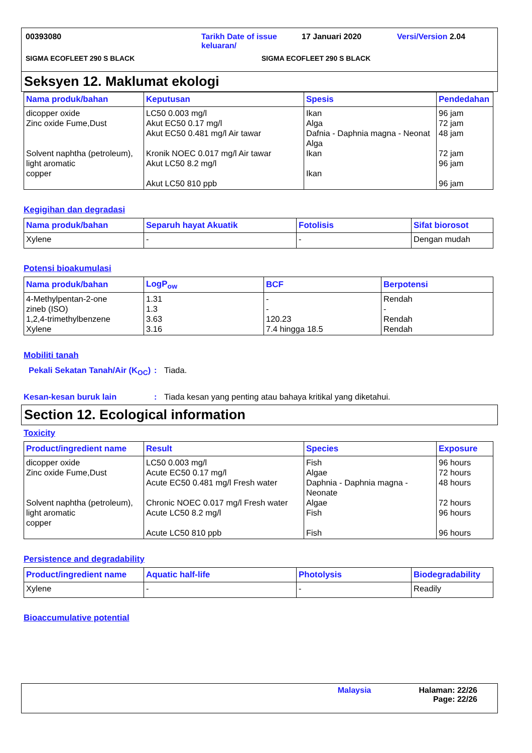00393080 Tarikh Date of issue keluaran/
17 Januari 2020 Versi/Version 2.04
SIGMA ECOFLEET 290 S BLACK SIGMA ECOFLEET 290 S BLACK
Seksyen 12. Maklumat ekologi
| Nama produk/bahan | Keputusan | Spesis | Pendedahan |
| --- | --- | --- | --- |
| dicopper oxide Zinc oxide Fume,Dust Solvent naphtha (petroleum), light aromatic copper | LC50 0.003 mg/l Akut EC50 0.17 mg/l Akut EC50 0.481 mg/l Air tawar Kronik NOEC 0.017 mg/l Air tawar Akut LC50 8.2 mg/l Akut LC50 810 ppb | Ikan Alga Dafnia - Daphnia magna - Neonat Alga Ikan Ikan | 96 jam 72 jam 48 jam 72 jam 96 jam 96 jam |
Kegigihan dan degradasi
| Nama produk/bahan | Separuh hayat Akuatik | Fotolisis | Sifat biorosot |
| --- | --- | --- | --- |
| Xylene | - | - | Dengan mudah |
Potensi bioakumulasi
| Nama produk/bahan | LogP<sub>ow</sub> | BCF | Berpotensi |
| --- | --- | --- | --- |
| 4-Methylpentan-2-one zineb (ISO) 1,2,4-trimethylbenzene Xylene | 1.31 1.3 3.63 3.16 | - - 120.23 7.4 hingga 18.5 | Rendah - Rendah Rendah |
Mobiliti tanah
Pekali Sekatan Tanah/Air (K<sub>OC</sub>)
: Tiada.
Kesan-kesan buruk lain : Tiada kesan yang penting atau bahaya kritikal yang diketahui.
Section 12. Ecological information
Toxicity
| Product/ingredient name | Result | Species | Exposure |
| --- | --- | --- | --- |
| dicopper oxide Zinc oxide Fume,Dust Solvent naphtha (petroleum), light aromatic copper | LC50 0.003 mg/l Acute EC50 0.17 mg/l Acute EC50 0.481 mg/l Fresh water Chronic NOEC 0.017 mg/l Fresh water Acute LC50 8.2 mg/l Acute LC50 810 ppb | Fish Algae Daphnia - Daphnia magna - Neonate Algae Fish Fish | 96 hours 72 hours 48 hours 72 hours 96 hours 96 hours |
Persistence and degradability
| Product/ingredient name | Aquatic half-life | Photolysis | Biodegradability |
| --- | --- | --- | --- |
| Xylene | - | - | Readily |
Bioaccumulative potential
Malaysia Halaman: 22/26
Page: 22/26